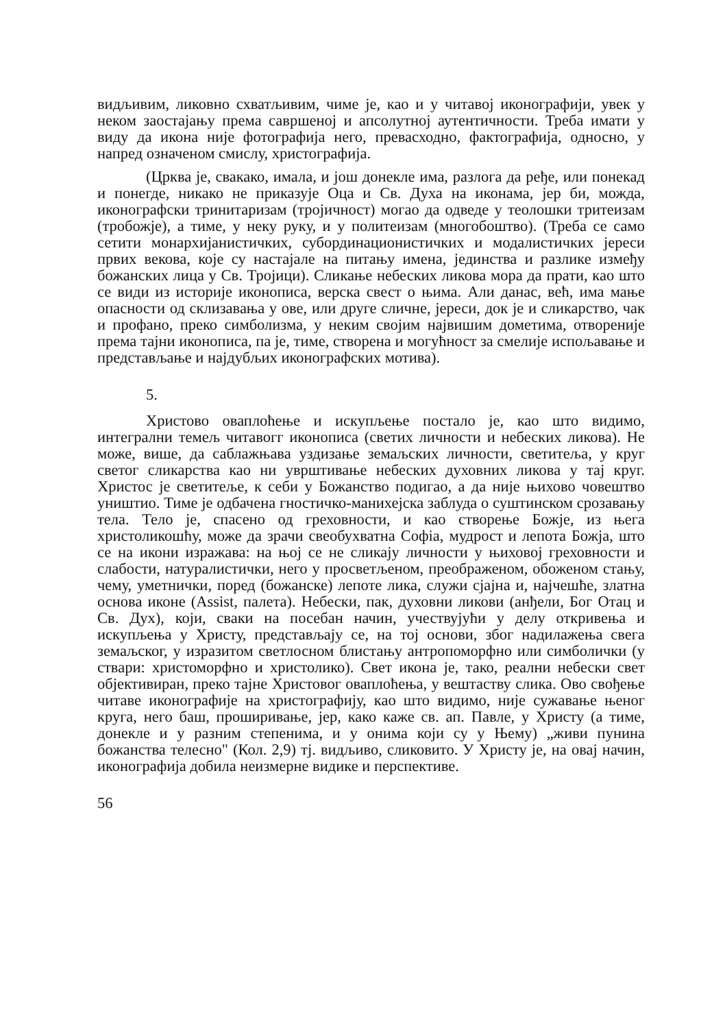видљивим, ликовно схватљивим, чиме је, као и у читавој иконографији, увек у неком заостајању према савршеној и апсолутној аутентичности. Треба имати у виду да икона није фотографија него, превасходно, фактографија, односно, у напред означеном смислу, христографија.
(Црква је, свакако, имала, и још донекле има, разлога да ређе, или понекад и понегде, никако не приказује Оца и Св. Духа на иконама, јер би, можда, иконографски тринитаризам (тројичност) могао да одведе у теолошки тритеизам (тробожје), а тиме, у неку руку, и у политеизам (многобоштво). (Треба се само сетити монархијанистичких, субординационистичких и модалистичких јереси првих векова, које су настајале на питању имена, јединства и разлике између божанских лица у Св. Тројици). Сликање небеских ликова мора да прати, као што се види из историје иконописа, верска свест о њима. Али данас, већ, има мање опасности од склизавања у ове, или друге сличне, јереси, док је и сликарство, чак и профано, преко симболизма, у неким својим највишим дометима, отвореније према тајни иконописа, па је, тиме, створена и могућност за смелије испољавање и представљање и најдубљих иконографских мотива).
5.
Христово оваплоћење и искупљење постало је, као што видимо, интегрални темељ читавогг иконописа (светих личности и небеских ликова). Не може, више, да саблажњава уздизање земаљских личности, светитеља, у круг светог сликарства као ни уврштивање небеских духовних ликова у тај круг. Христос је светитеље, к себи у Божанство подигао, а да није њихово човештво уништио. Тиме је одбачена гностичко-манихејска заблуда о суштинском срозавању тела. Тело је, спасено од греховности, и као створење Божје, из њега христоликошћу, може да зрачи свеобухватна Софiа, мудрост и лепота Божја, што се на икони изражава: на њој се не сликају личности у њиховој греховности и слабости, натуралистички, него у просветљеном, преображеном, обоженом стању, чему, уметнички, поред (божанске) лепоте лика, служи сјајна и, најчешће, златна основа иконе (Assist, палета). Небески, пак, духовни ликови (анђели, Бог Отац и Св. Дух), који, сваки на посебан начин, учествујући у делу откривења и искупљења у Христу, представљају се, на тој основи, због надилажења свега земаљског, у изразитом светлосном блистању антропоморфно или симболички (у ствари: христоморфно и христолико). Свет икона је, тако, реални небески свет објективиран, преко тајне Христовог оваплоћења, у вештаству слика. Ово свођење читаве иконографије на христографију, као што видимо, није сужавање њеног круга, него баш, проширивање, јер, како каже св. ап. Павле, у Христу (а тиме, донекле и у разним степенима, и у онима који су у Њему) „живи пунина божанства телесно" (Кол. 2,9) тј. видљиво, сликовито. У Христу је, на овај начин, иконографија добила неизмерне видике и перспективе.
56